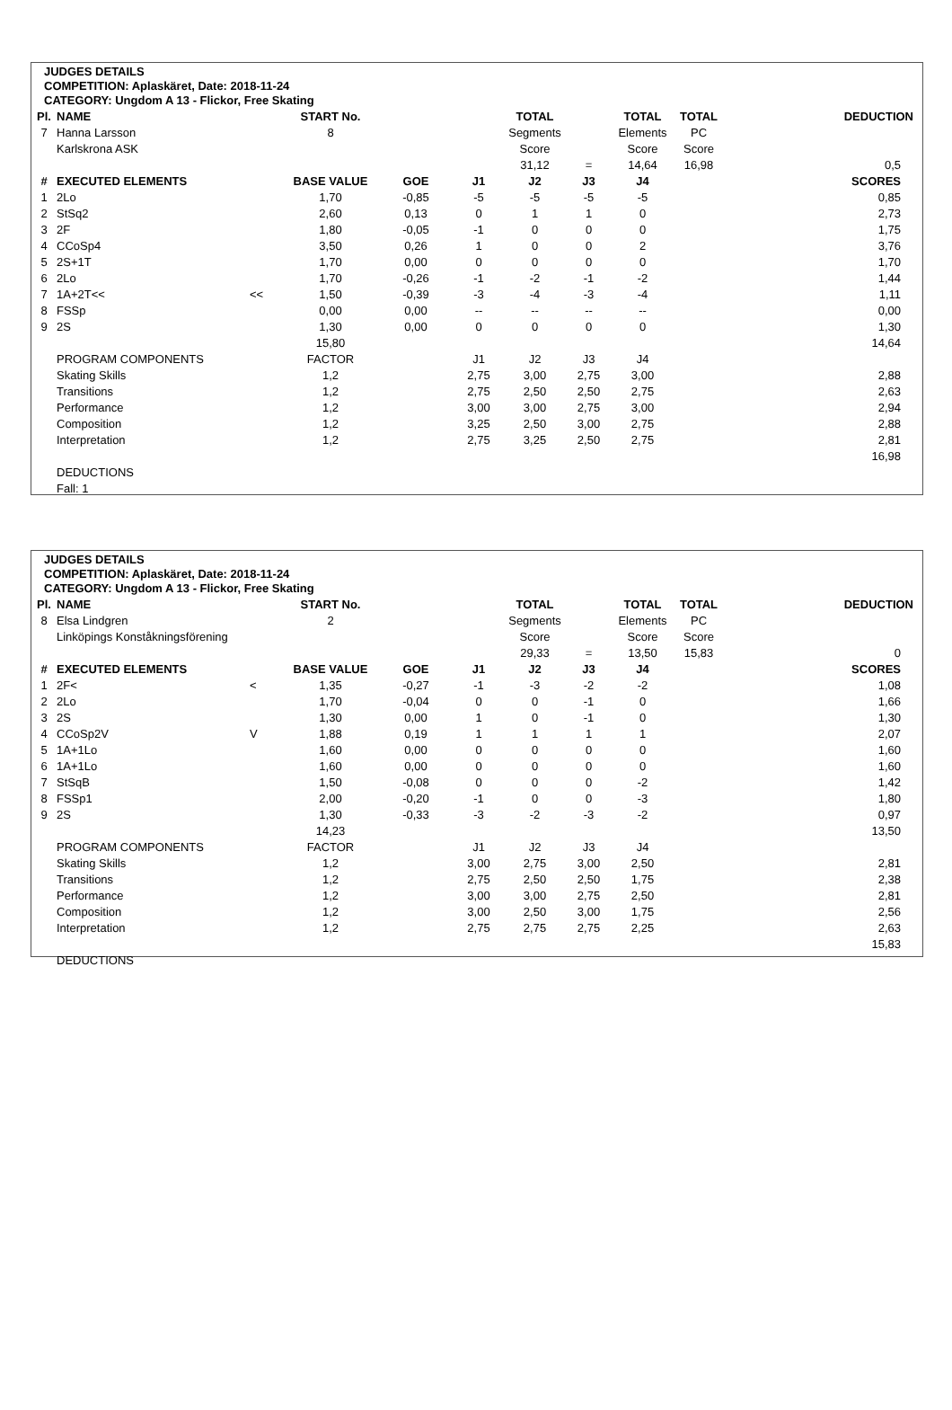JUDGES DETAILS
COMPETITION: Aplaskäret, Date: 2018-11-24
CATEGORY: Ungdom A 13 - Flickor, Free Skating
| Pl. | NAME | | START No. | | | TOTAL | | TOTAL | TOTAL | DEDUCTION |
| --- | --- | --- | --- | --- | --- | --- | --- | --- | --- | --- |
| 7 | Hanna Larsson | | 8 | | | Segments | | Elements | PC | |
| | Karlskrona ASK | | | | | Score | | Score | Score | |
| | | | | | | 31,12 | = | 14,64 | 16,98 | 0,5 |
| # | EXECUTED ELEMENTS | | BASE VALUE | GOE | J1 | J2 | J3 | J4 | | SCORES |
| 1 | 2Lo | | 1,70 | -0,85 | -5 | -5 | -5 | -5 | | 0,85 |
| 2 | StSq2 | | 2,60 | 0,13 | 0 | 1 | 1 | 0 | | 2,73 |
| 3 | 2F | | 1,80 | -0,05 | -1 | 0 | 0 | 0 | | 1,75 |
| 4 | CCoSp4 | | 3,50 | 0,26 | 1 | 0 | 0 | 2 | | 3,76 |
| 5 | 2S+1T | | 1,70 | 0,00 | 0 | 0 | 0 | 0 | | 1,70 |
| 6 | 2Lo | | 1,70 | -0,26 | -1 | -2 | -1 | -2 | | 1,44 |
| 7 | 1A+2T<< | << | 1,50 | -0,39 | -3 | -4 | -3 | -4 | | 1,11 |
| 8 | FSSp | | 0,00 | 0,00 | -- | -- | -- | -- | | 0,00 |
| 9 | 2S | | 1,30 | 0,00 | 0 | 0 | 0 | 0 | | 1,30 |
| | | | 15,80 | | | | | | | 14,64 |
| | PROGRAM COMPONENTS | | FACTOR | | J1 | J2 | J3 | J4 | | |
| | Skating Skills | | 1,2 | | 2,75 | 3,00 | 2,75 | 3,00 | | 2,88 |
| | Transitions | | 1,2 | | 2,75 | 2,50 | 2,50 | 2,75 | | 2,63 |
| | Performance | | 1,2 | | 3,00 | 3,00 | 2,75 | 3,00 | | 2,94 |
| | Composition | | 1,2 | | 3,25 | 2,50 | 3,00 | 2,75 | | 2,88 |
| | Interpretation | | 1,2 | | 2,75 | 3,25 | 2,50 | 2,75 | | 2,81 |
| | | | | | | | | | | 16,98 |
| | DEDUCTIONS | | | | | | | | | |
| | Fall: 1 | | | | | | | | | |
JUDGES DETAILS
COMPETITION: Aplaskäret, Date: 2018-11-24
CATEGORY: Ungdom A 13 - Flickor, Free Skating
| Pl. | NAME | | START No. | | | TOTAL | | TOTAL | TOTAL | DEDUCTION |
| --- | --- | --- | --- | --- | --- | --- | --- | --- | --- | --- |
| 8 | Elsa Lindgren | | 2 | | | Segments | | Elements | PC | |
| | Linköpings Konståkningsförening | | | | | Score | | Score | Score | |
| | | | | | | 29,33 | = | 13,50 | 15,83 | 0 |
| # | EXECUTED ELEMENTS | | BASE VALUE | GOE | J1 | J2 | J3 | J4 | | SCORES |
| 1 | 2F< | < | 1,35 | -0,27 | -1 | -3 | -2 | -2 | | 1,08 |
| 2 | 2Lo | | 1,70 | -0,04 | 0 | 0 | -1 | 0 | | 1,66 |
| 3 | 2S | | 1,30 | 0,00 | 1 | 0 | -1 | 0 | | 1,30 |
| 4 | CCoSp2V | V | 1,88 | 0,19 | 1 | 1 | 1 | 1 | | 2,07 |
| 5 | 1A+1Lo | | 1,60 | 0,00 | 0 | 0 | 0 | 0 | | 1,60 |
| 6 | 1A+1Lo | | 1,60 | 0,00 | 0 | 0 | 0 | 0 | | 1,60 |
| 7 | StSqB | | 1,50 | -0,08 | 0 | 0 | 0 | -2 | | 1,42 |
| 8 | FSSp1 | | 2,00 | -0,20 | -1 | 0 | 0 | -3 | | 1,80 |
| 9 | 2S | | 1,30 | -0,33 | -3 | -2 | -3 | -2 | | 0,97 |
| | | | 14,23 | | | | | | | 13,50 |
| | PROGRAM COMPONENTS | | FACTOR | | J1 | J2 | J3 | J4 | | |
| | Skating Skills | | 1,2 | | 3,00 | 2,75 | 3,00 | 2,50 | | 2,81 |
| | Transitions | | 1,2 | | 2,75 | 2,50 | 2,50 | 1,75 | | 2,38 |
| | Performance | | 1,2 | | 3,00 | 3,00 | 2,75 | 2,50 | | 2,81 |
| | Composition | | 1,2 | | 3,00 | 2,50 | 3,00 | 1,75 | | 2,56 |
| | Interpretation | | 1,2 | | 2,75 | 2,75 | 2,75 | 2,25 | | 2,63 |
| | | | | | | | | | | 15,83 |
| | DEDUCTIONS | | | | | | | | | |